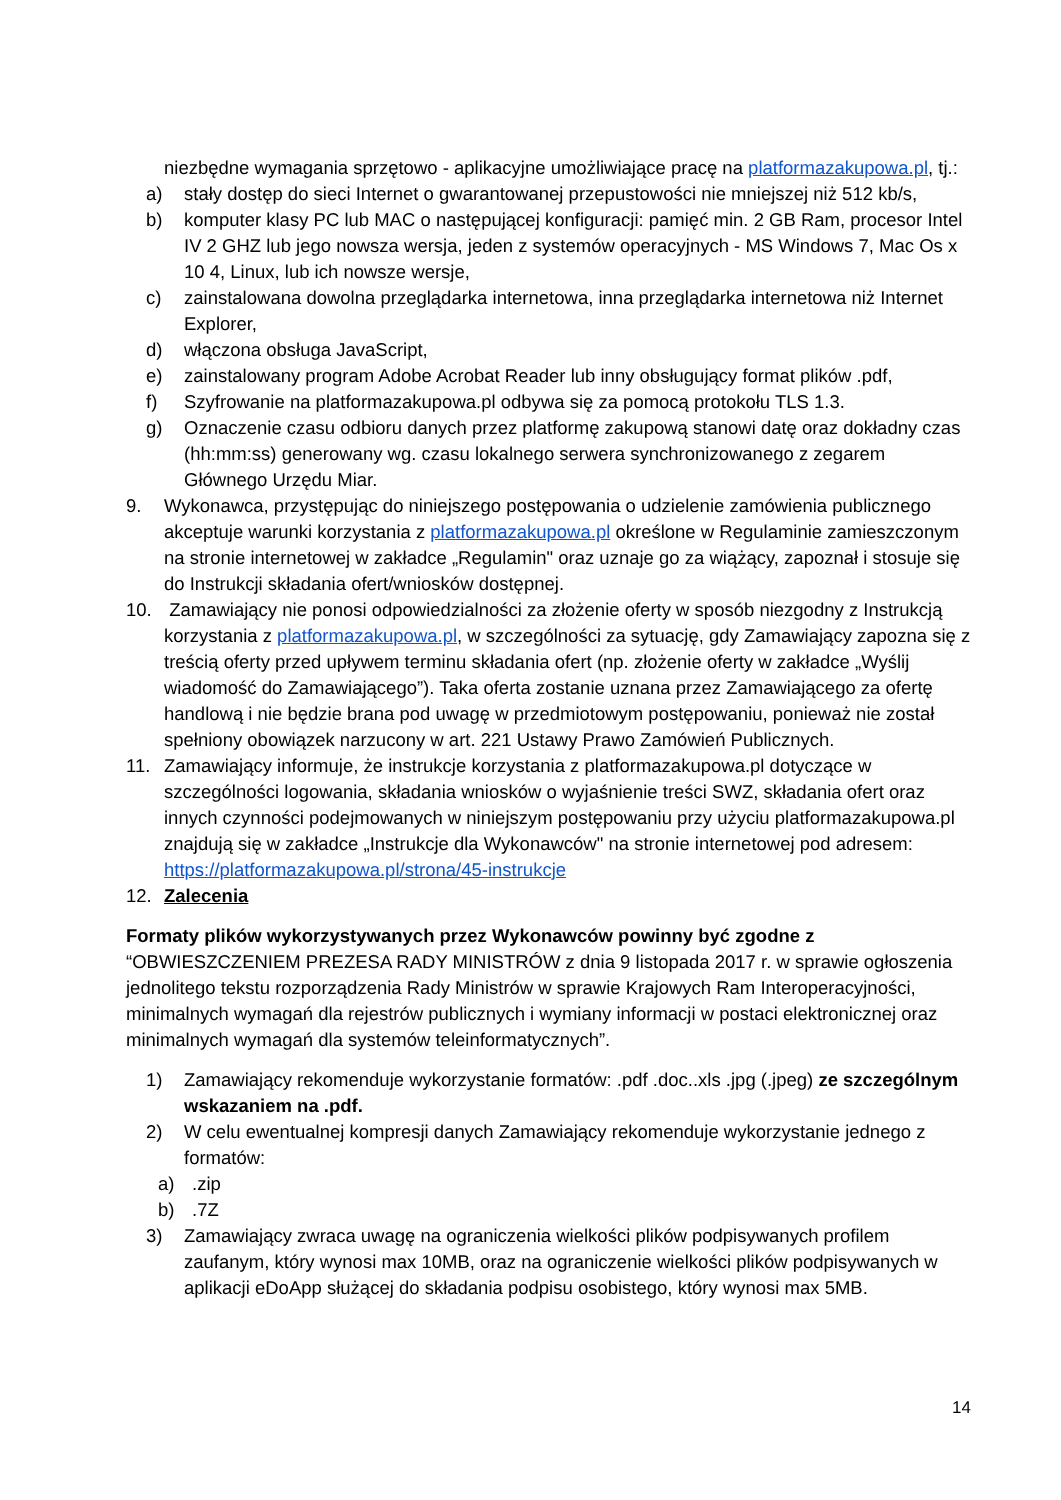niezbędne wymagania sprzętowo - aplikacyjne umożliwiające pracę na platformazakupowa.pl, tj.:
a) stały dostęp do sieci Internet o gwarantowanej przepustowości nie mniejszej niż 512 kb/s,
b) komputer klasy PC lub MAC o następującej konfiguracji: pamięć min. 2 GB Ram, procesor Intel IV 2 GHZ lub jego nowsza wersja, jeden z systemów operacyjnych - MS Windows 7, Mac Os x 10 4, Linux, lub ich nowsze wersje,
c) zainstalowana dowolna przeglądarka internetowa, inna przeglądarka internetowa niż Internet Explorer,
d) włączona obsługa JavaScript,
e) zainstalowany program Adobe Acrobat Reader lub inny obsługujący format plików .pdf,
f) Szyfrowanie na platformazakupowa.pl odbywa się za pomocą protokołu TLS 1.3.
g) Oznaczenie czasu odbioru danych przez platformę zakupową stanowi datę oraz dokładny czas (hh:mm:ss) generowany wg. czasu lokalnego serwera synchronizowanego z zegarem Głównego Urzędu Miar.
9. Wykonawca, przystępując do niniejszego postępowania o udzielenie zamówienia publicznego akceptuje warunki korzystania z platformazakupowa.pl określone w Regulaminie zamieszczonym na stronie internetowej w zakładce „Regulamin" oraz uznaje go za wiążący, zapoznał i stosuje się do Instrukcji składania ofert/wniosków dostępnej.
10. Zamawiający nie ponosi odpowiedzialności za złożenie oferty w sposób niezgodny z Instrukcją korzystania z platformazakupowa.pl, w szczególności za sytuację, gdy Zamawiający zapozna się z treścią oferty przed upływem terminu składania ofert (np. złożenie oferty w zakładce „Wyślij wiadomość do Zamawiającego”). Taka oferta zostanie uznana przez Zamawiającego za ofertę handlową i nie będzie brana pod uwagę w przedmiotowym postępowaniu, ponieważ nie został spełniony obowiązek narzucony w art. 221 Ustawy Prawo Zamówień Publicznych.
11. Zamawiający informuje, że instrukcje korzystania z platformazakupowa.pl dotyczące w szczególności logowania, składania wniosków o wyjaśnienie treści SWZ, składania ofert oraz innych czynności podejmowanych w niniejszym postępowaniu przy użyciu platformazakupowa.pl znajdują się w zakładce „Instrukcje dla Wykonawców" na stronie internetowej pod adresem: https://platformazakupowa.pl/strona/45-instrukcje
12. Zalecenia
Formaty plików wykorzystywanych przez Wykonawców powinny być zgodne z “OBWIESZCZENIEM PREZESA RADY MINISTRÓW z dnia 9 listopada 2017 r. w sprawie ogłoszenia jednolitego tekstu rozporządzenia Rady Ministrów w sprawie Krajowych Ram Interoperacyjności, minimalnych wymagań dla rejestrów publicznych i wymiany informacji w postaci elektronicznej oraz minimalnych wymagań dla systemów teleinformatycznych”.
1) Zamawiający rekomenduje wykorzystanie formatów: .pdf .doc..xls .jpg (.jpeg) ze szczególnym wskazaniem na .pdf.
2) W celu ewentualnej kompresji danych Zamawiający rekomenduje wykorzystanie jednego z formatów:
a).zip
b).7Z
3) Zamawiający zwraca uwagę na ograniczenia wielkości plików podpisywanych profilem zaufanym, który wynosi max 10MB, oraz na ograniczenie wielkości plików podpisywanych w aplikacji eDoApp służącej do składania podpisu osobistego, który wynosi max 5MB.
14